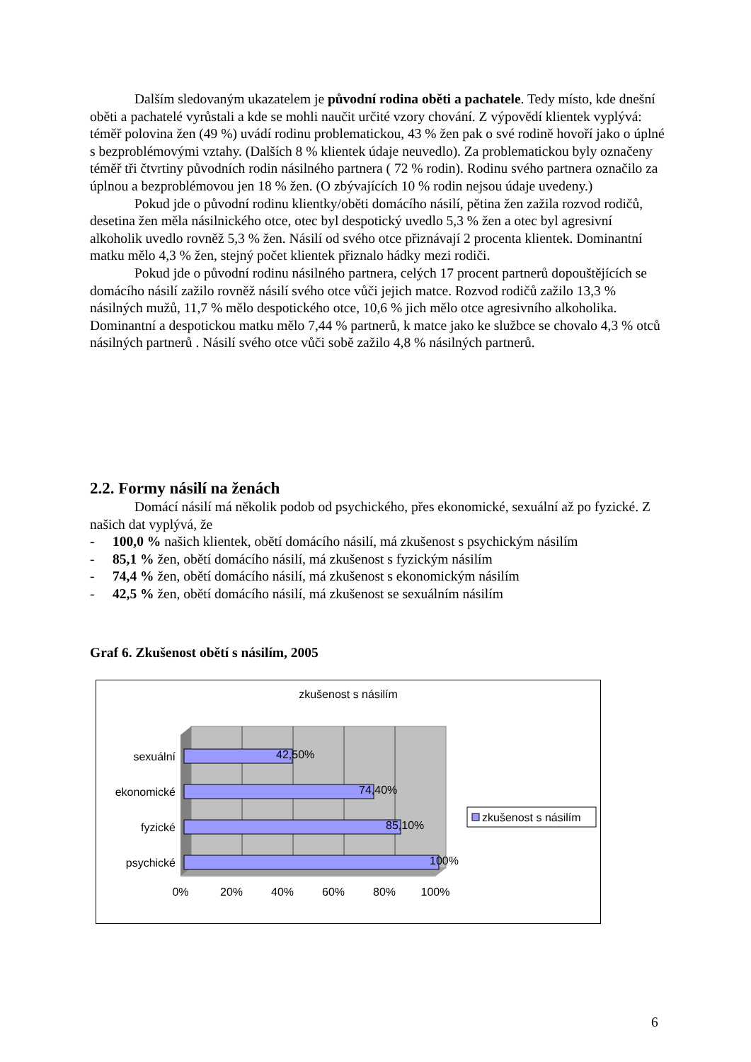Dalším sledovaným ukazatelem je původní rodina oběti a pachatele. Tedy místo, kde dnešní oběti a pachatelé vyrůstali a kde se mohli naučit určité vzory chování. Z výpovědí klientek vyplývá: téměř polovina žen (49 %) uvádí rodinu problematickou, 43 % žen pak o své rodině hovoří jako o úplné s bezproblémovými vztahy. (Dalších 8 % klientek údaje neuvedlo). Za problematickou byly označeny téměř tři čtvrtiny původních rodin násilného partnera ( 72 % rodin). Rodinu svého partnera označilo za úplnou a bezproblémovou jen 18 % žen. (O zbývajících 10 % rodin nejsou údaje uvedeny.)
Pokud jde o původní rodinu klientky/oběti domácího násilí, pětina žen zažila rozvod rodičů, desetina žen měla násilnického otce, otec byl despotický uvedlo 5,3 % žen a otec byl agresivní alkoholik uvedlo rovněž 5,3 % žen. Násilí od svého otce přiznávají 2 procenta klientek. Dominantní matku mělo 4,3 % žen, stejný počet klientek přiznalo hádky mezi rodiči.
Pokud jde o původní rodinu násilného partnera, celých 17 procent partnerů dopouštějících se domácího násilí zažilo rovněž násilí svého otce vůči jejich matce. Rozvod rodičů zažilo 13,3 % násilných mužů, 11,7 % mělo despotického otce, 10,6 % jich mělo otce agresivního alkoholika. Dominantní a despotickou matku mělo 7,44 % partnerů, k matce jako ke službce se chovalo 4,3 % otců násilných partnerů . Násilí svého otce vůči sobě zažilo 4,8 % násilných partnerů.
2.2. Formy násilí na ženách
Domácí násilí má několik podob od psychického, přes ekonomické, sexuální až po fyzické. Z našich dat vyplývá, že
- 100,0 % našich klientek, obětí domácího násilí, má zkušenost s psychickým násilím
- 85,1 % žen, obětí domácího násilí, má zkušenost s fyzickým násilím
- 74,4 % žen, obětí domácího násilí, má zkušenost s ekonomickým násilím
- 42,5 % žen, obětí domácího násilí, má zkušenost se sexuálním násilím
Graf 6. Zkušenost obětí s násilím, 2005
zkušenost s násilím
sexuální
ekonomické
fyzické
psychické
42,50%
74,40%
85,10%
100%
0%
20%
40%
60%
80%
100%
zkušenost s násilím
6